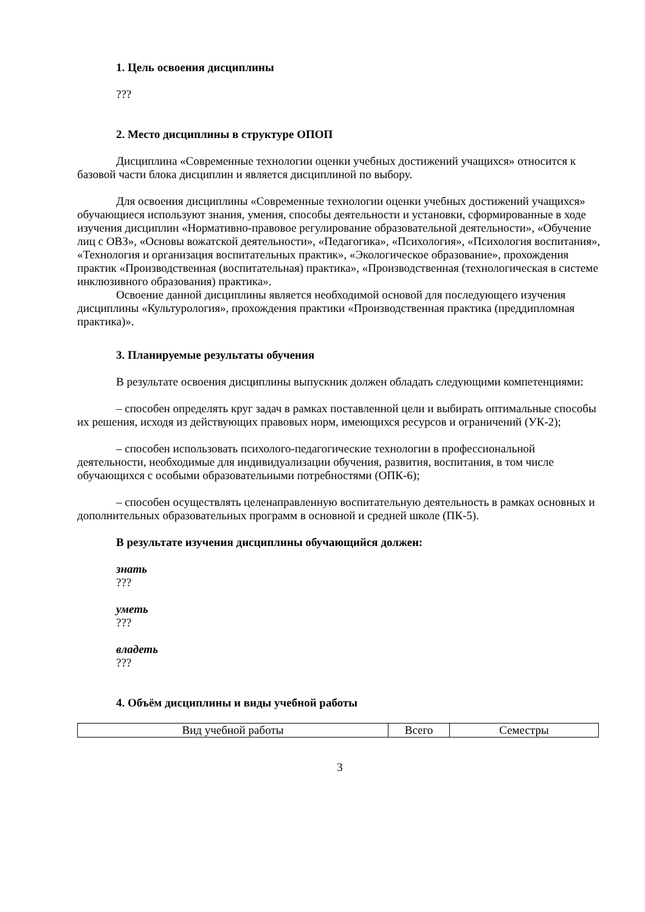1. Цель освоения дисциплины
???
2. Место дисциплины в структуре ОПОП
Дисциплина «Современные технологии оценки учебных достижений учащихся» относится к базовой части блока дисциплин и является дисциплиной по выбору.
Для освоения дисциплины «Современные технологии оценки учебных достижений учащихся» обучающиеся используют знания, умения, способы деятельности и установки, сформированные в ходе изучения дисциплин «Нормативно-правовое регулирование образовательной деятельности», «Обучение лиц с ОВЗ», «Основы вожатской деятельности», «Педагогика», «Психология», «Психология воспитания», «Технология и организация воспитательных практик», «Экологическое образование», прохождения практик «Производственная (воспитательная) практика», «Производственная (технологическая в системе инклюзивного образования) практика».
Освоение данной дисциплины является необходимой основой для последующего изучения дисциплины «Культурология», прохождения практики «Производственная практика (преддипломная практика)».
3. Планируемые результаты обучения
В результате освоения дисциплины выпускник должен обладать следующими компетенциями:
– способен определять круг задач в рамках поставленной цели и выбирать оптимальные способы их решения, исходя из действующих правовых норм, имеющихся ресурсов и ограничений (УК-2);
– способен использовать психолого-педагогические технологии в профессиональной деятельности, необходимые для индивидуализации обучения, развития, воспитания, в том числе обучающихся с особыми образовательными потребностями (ОПК-6);
– способен осуществлять целенаправленную воспитательную деятельность в рамках основных и дополнительных образовательных программ в основной и средней школе (ПК-5).
В результате изучения дисциплины обучающийся должен:
знать
???
уметь
???
владеть
???
4. Объём дисциплины и виды учебной работы
| Вид учебной работы | Всего | Семестры |
3